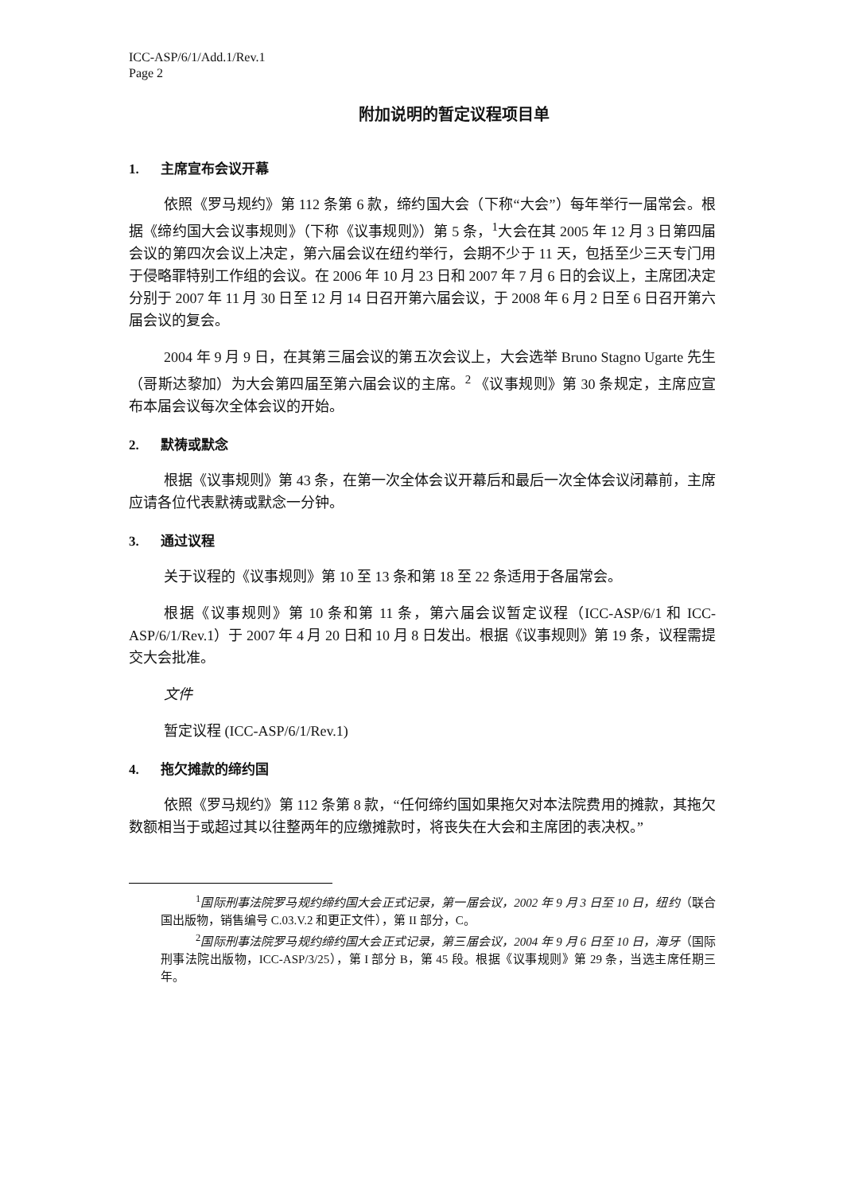ICC-ASP/6/1/Add.1/Rev.1
Page 2
附加说明的暂定议程项目单
1. 主席宣布会议开幕
依照《罗马规约》第 112 条第 6 款，缔约国大会（下称“大会”）每年举行一届常会。根据《缔约国大会议事规则》（下称《议事规则》）第 5 条，<sup>1</sup>大会在其 2005 年 12 月 3 日第四届会议的第四次会议上决定，第六届会议在纽约举行，会期不少于 11 天，包括至少三天专门用于侵略罪特别工作组的会议。在 2006 年 10 月 23 日和 2007 年 7 月 6 日的会议上，主席团决定分别于 2007 年 11 月 30 日至 12 月 14 日召开第六届会议，于 2008 年 6 月 2 日至 6 日召开第六届会议的复会。
2004 年 9 月 9 日，在其第三届会议的第五次会议上，大会选举 Bruno Stagno Ugarte 先生（哥斯达黎加）为大会第四届至第六届会议的主席。<sup>2</sup> 《议事规则》第 30 条规定，主席应宣布本届会议每次全体会议的开始。
2. 默祷或默念
根据《议事规则》第 43 条，在第一次全体会议开幕后和最后一次全体会议闭幕前，主席应请各位代表默祷或默念一分钟。
3. 通过议程
关于议程的《议事规则》第 10 至 13 条和第 18 至 22 条适用于各届常会。
根据《议事规则》第 10 条和第 11 条，第六届会议暂定议程（ICC-ASP/6/1 和 ICC-ASP/6/1/Rev.1）于 2007 年 4 月 20 日和 10 月 8 日发出。根据《议事规则》第 19 条，议程需提交大会批准。
文件
暂定议程 (ICC-ASP/6/1/Rev.1)
4. 拖欠摊款的缔约国
依照《罗马规约》第 112 条第 8 款，“任何缔约国如果拖欠对本法院费用的摊款，其拖欠数额相当于或超过其以往整两年的应缴摊款时，将丧失在大会和主席团的表决权。”
<sup>1</sup> 国际刑事法院罗马规约缔约国大会正式记录，第一届会议，2002 年 9 月 3 日至 10 日，纽约（联合国出版物，销售编号 C.03.V.2 和更正文件），第 II 部分，C。
<sup>2</sup> 国际刑事法院罗马规约缔约国大会正式记录，第三届会议，2004 年 9 月 6 日至 10 日，海牙（国际刑事法院出版物，ICC-ASP/3/25），第 I 部分 B，第 45 段。根据《议事规则》第 29 条，当选主席任期三年。